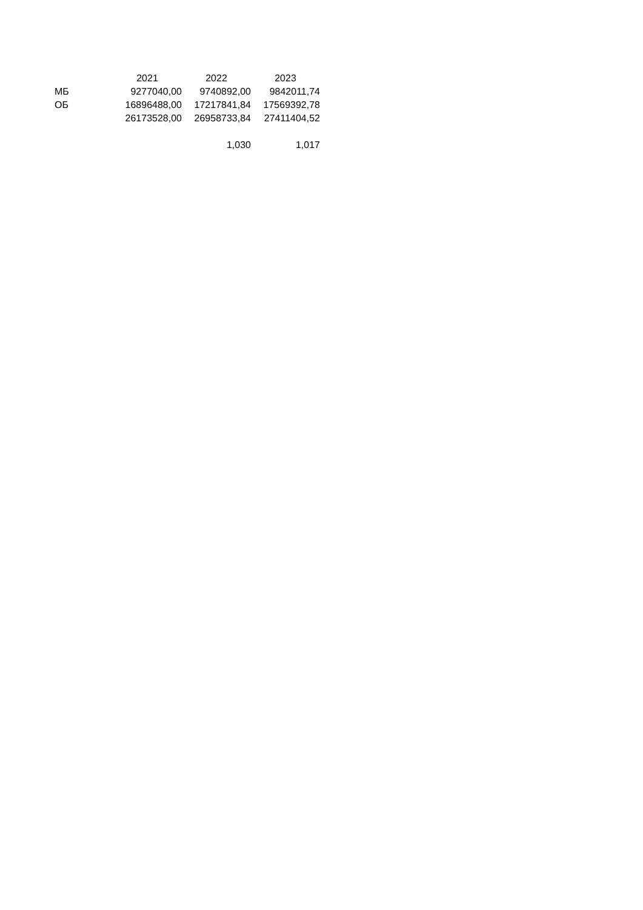| | 2021 | 2022 | 2023 |
| --- | --- | --- | --- |
| МБ | 9277040,00 | 9740892,00 | 9842011,74 |
| ОБ | 16896488,00 | 17217841,84 | 17569392,78 |
| | 26173528,00 | 26958733,84 | 27411404,52 |
| | | 1,030 | 1,017 |